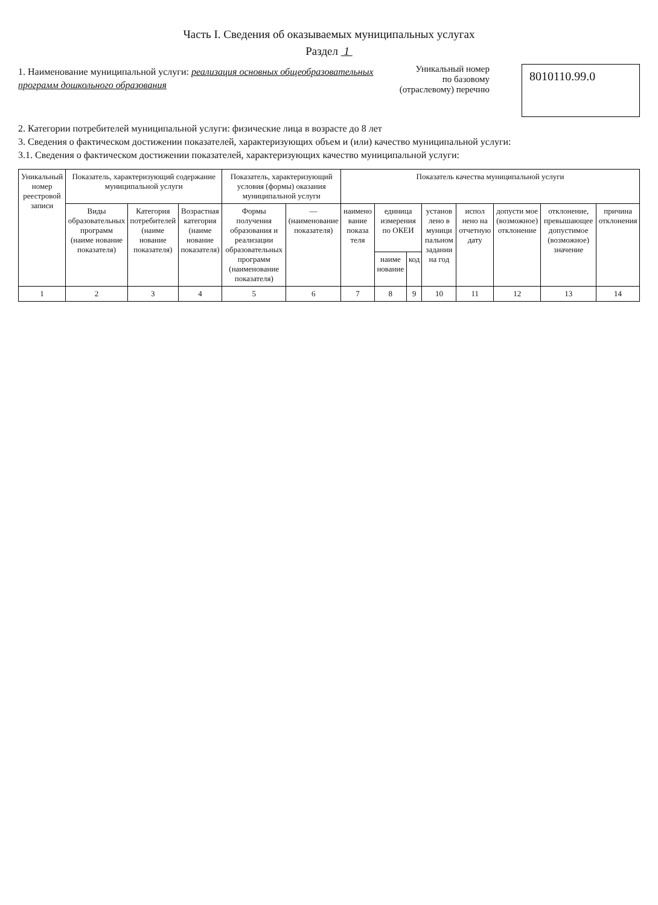Часть I. Сведения об оказываемых муниципальных услугах
Раздел 1
1. Наименование муниципальной услуги: реализация основных общеобразовательных
программ дошкольного образования
Уникальный номер
по базовому
(отраслевому) перечню
8010110.99.0
2. Категории потребителей муниципальной услуги: физические лица в возрасте до 8 лет
3. Сведения о фактическом достижении показателей, характеризующих объем и (или) качество муниципальной услуги:
3.1. Сведения о фактическом достижении показателей, характеризующих качество муниципальной услуги:
| Уникальный номер реестровой записи | Показатель, характеризующий содержание муниципальной услуги | | | Показатель, характеризующий условия (формы) оказания муниципальной услуги | | Показатель качества муниципальной услуги | | | | | | | |
| --- | --- | --- | --- | --- | --- | --- | --- | --- | --- | --- | --- | --- | --- |
| | Виды образовательных программ (наиме нование показателя) | Категория потребителей (наиме нование показателя) | Возрастная категория (наиме нование показателя) | Формы получения образования и реализации образовательных программ (наименование показателя) | — (наименование показателя) | наимено вание показа теля | единица измерения по ОКЕИ | | установ лено в муници пальном задании на год | испол нено на отчетную дату | допусти мое (возможное) отклонение | отклонение, превышающее допустимое (возможное) значение | причина отклонения |
| | | | | | | | наиме нование | код | | | | | |
| 1 | 2 | 3 | 4 | 5 | 6 | 7 | 8 | 9 | 10 | 11 | 12 | 13 | 14 |